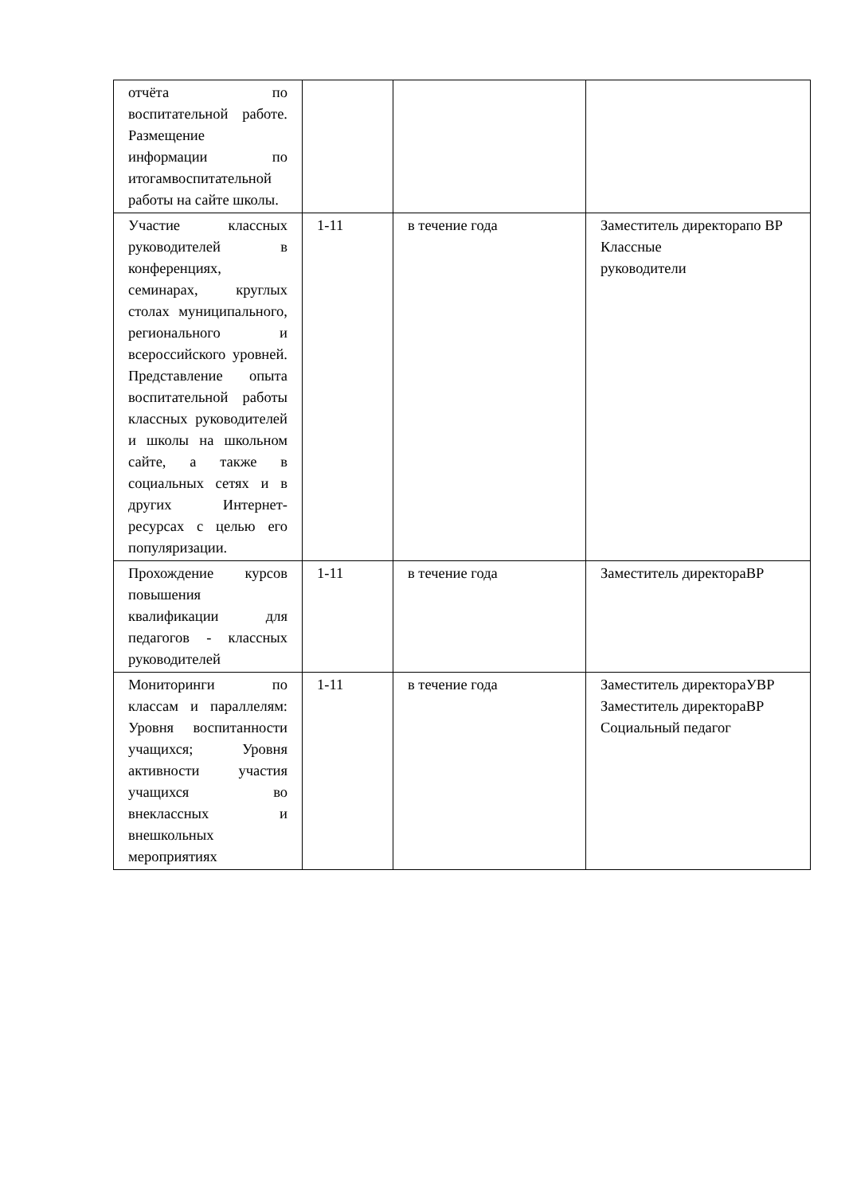| отчёта по воспитательной работе. Размещение информации по итогамвоспитательной работы на сайте школы. | | | |
| Участие классных руководителей в конференциях, семинарах, круглых столах муниципального, регионального и всероссийского уровней. Представление опыта воспитательной работы классных руководителей и школы на школьном сайте, а также в социальных сетях и в других Интернет-ресурсах с целью его популяризации. | 1-11 | в течение года | Заместитель директорапо ВР Классные руководители |
| Прохождение курсов повышения квалификации для педагогов - классных руководителей | 1-11 | в течение года | Заместитель директораВР |
| Мониторинги по классам и параллелям: Уровня воспитанности учащихся; Уровня активности участия учащихся во внеклассных и внешкольных мероприятиях | 1-11 | в течение года | Заместитель директораУВР Заместитель директораВР Социальный педагог |